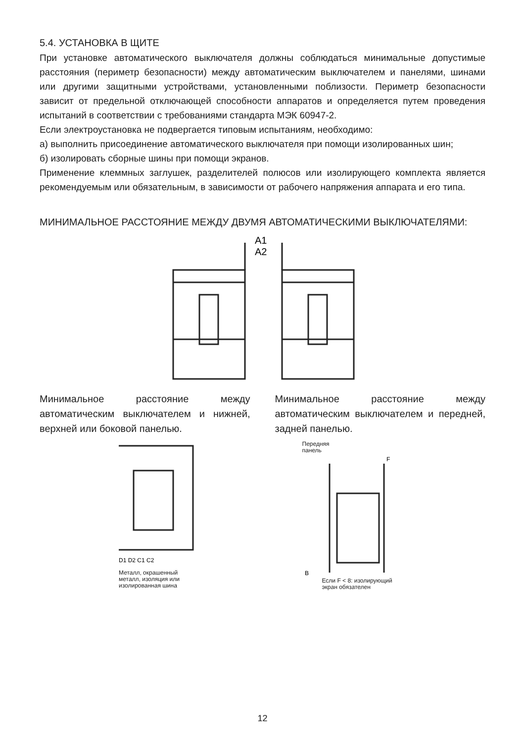5.4. УСТАНОВКА В ЩИТЕ
При установке автоматического выключателя должны соблюдаться минимальные допустимые расстояния (периметр безопасности) между автоматическим выключателем и панелями, шинами или другими защитными устройствами, установленными поблизости. Периметр безопасности зависит от предельной отключающей способности аппаратов и определяется путем проведения испытаний в соответствии с требованиями стандарта МЭК 60947-2.
Если электроустановка не подвергается типовым испытаниям, необходимо:
а) выполнить присоединение автоматического выключателя при помощи изолированных шин;
б) изолировать сборные шины при помощи экранов.
Применение клеммных заглушек, разделителей полюсов или изолирующего комплекта является рекомендуемым или обязательным, в зависимости от рабочего напряжения аппарата и его типа.
МИНИМАЛЬНОЕ РАССТОЯНИЕ МЕЖДУ ДВУМЯ АВТОМАТИЧЕСКИМИ ВЫКЛЮЧАТЕЛЯМИ:
A1
A2
Минимальное расстояние между автоматическим выключателем и нижней, верхней или боковой панелью.
D1 D2 C1 C2
Металл, окрашенный
металл, изоляция или
изолированная шина
Минимальное расстояние между автоматическим выключателем и передней, задней панелью.
Передняя
панель
B
F
Если F < 8: изолирующий
экран обязателен
12